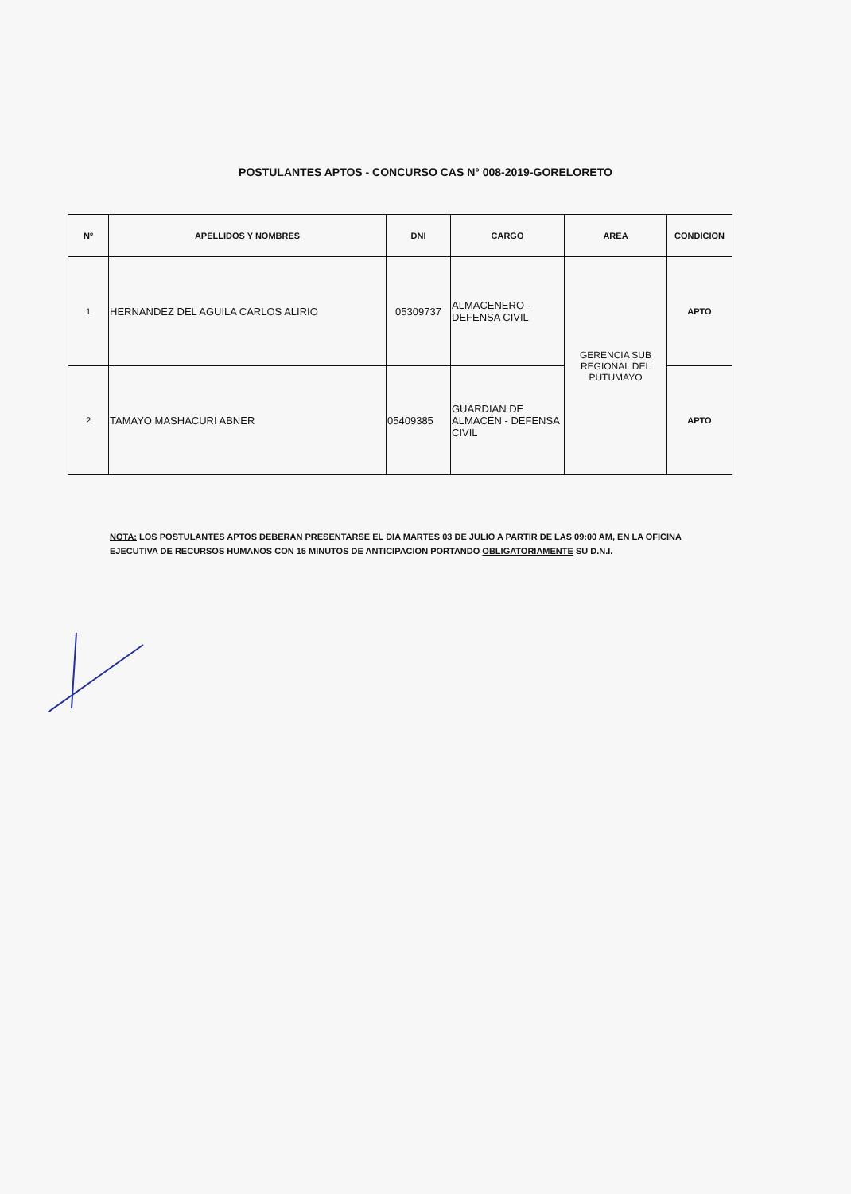POSTULANTES APTOS - CONCURSO CAS N° 008-2019-GORELORETO
| Nº | APELLIDOS Y NOMBRES | DNI | CARGO | AREA | CONDICION |
| --- | --- | --- | --- | --- | --- |
| 1 | HERNANDEZ DEL AGUILA CARLOS ALIRIO | 05309737 | ALMACENERO - DEFENSA CIVIL | GERENCIA SUB REGIONAL DEL PUTUMAYO | APTO |
| 2 | TAMAYO MASHACURI ABNER | 05409385 | GUARDIAN DE ALMACÉN - DEFENSA CIVIL | | APTO |
NOTA: LOS POSTULANTES APTOS DEBERAN PRESENTARSE EL DIA MARTES 03 DE JULIO A PARTIR DE LAS 09:00 AM, EN LA OFICINA EJECUTIVA DE RECURSOS HUMANOS CON 15 MINUTOS DE ANTICIPACION PORTANDO OBLIGATORIAMENTE SU D.N.I.